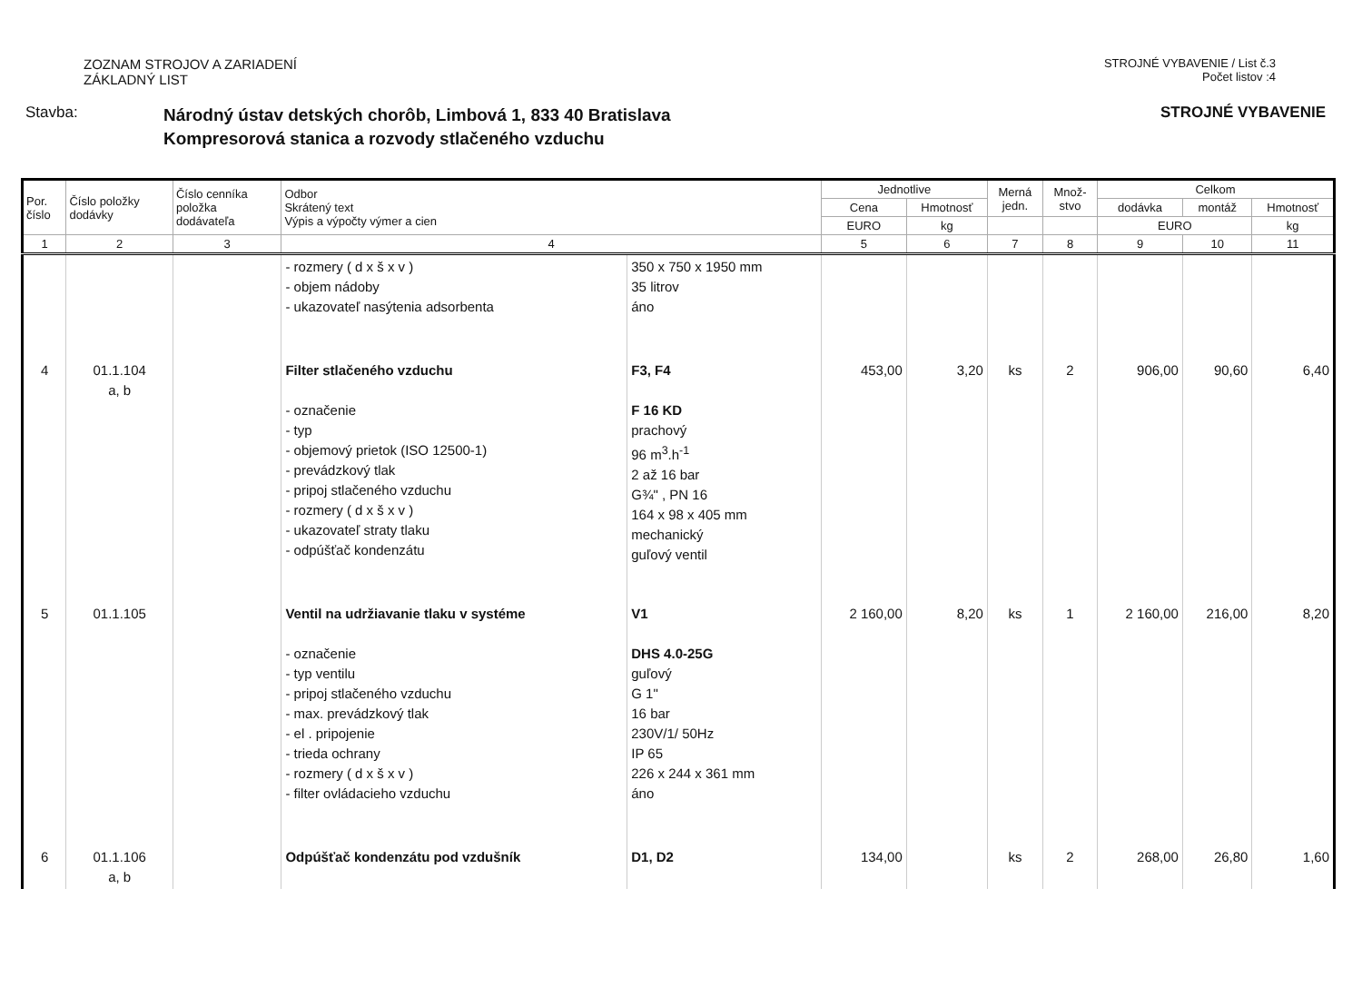ZOZNAM STROJOV A ZARIADENÍ
ZÁKLADNÝ LIST
STROJNÉ VYBAVENIE / List č.3
Počet listov :4
Stavba:
Národný ústav detských chorôb, Limbová 1, 833 40 Bratislava
Kompresorová stanica a rozvody stlačeného vzduchu
STROJNÉ VYBAVENIE
| Por. číslo | Číslo položky dodávky | Číslo cenníka položka dodávateľa | Odbor Skrátený text Výpis a výpočty výmer a cien | | Jednotlive | | Merná jedn. | Množ- stvo | Celkom | | |
| --- | --- | --- | --- | --- | --- | --- | --- | --- | --- | --- | --- |
| | | | | | Cena | Hmotnosť | | | dodávka | montáž | Hmotnosť |
| | | | | | EURO | kg | | | EURO | | kg |
| 1 | 2 | 3 | 4 | | 5 | 6 | 7 | 8 | 9 | 10 | 11 |
| | | | - rozmery ( d x š x v ) - objem nádoby - ukazovateľ nasýtenia adsorbenta | 350 x 750 x 1950 mm 35 litrov áno | | | | | | | |
| 4 | 01.1.104 a, b | | Filter stlačeného vzduchu - označenie - typ - objemový prietok (ISO 12500-1) - prevádzkový tlak - pripoj stlačeného vzduchu - rozmery ( d x š x v ) - ukazovateľ straty tlaku - odpúšťač kondenzátu | F3, F4 F 16 KD prachový 96 m<sup>3</sup>.h<sup>-1</sup> 2 až 16 bar G¾" , PN 16 164 x 98 x 405 mm mechanický guľový ventil | 453,00 | 3,20 | ks | 2 | 906,00 | 90,60 | 6,40 |
| 5 | 01.1.105 | | Ventil na udržiavanie tlaku v systéme - označenie - typ ventilu - pripoj stlačeného vzduchu - max. prevádzkový tlak - el . pripojenie - trieda ochrany - rozmery ( d x š x v ) - filter ovládacieho vzduchu | V1 DHS 4.0-25G guľový G 1" 16 bar 230V/1/ 50Hz IP 65 226 x 244 x 361 mm áno | 2 160,00 | 8,20 | ks | 1 | 2 160,00 | 216,00 | 8,20 |
| 6 | 01.1.106 a, b | | Odpúšťač kondenzátu pod vzdušník | D1, D2 | 134,00 | | ks | 2 | 268,00 | 26,80 | 1,60 |